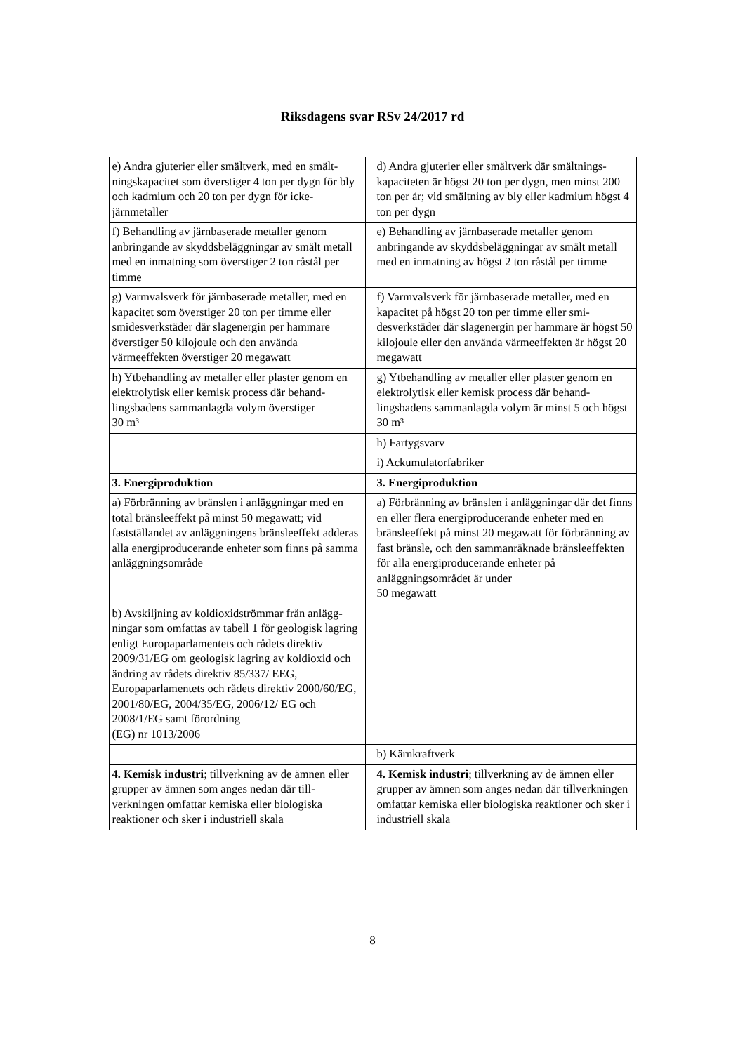Riksdagens svar RSv 24/2017 rd
| e) Andra gjuterier eller smältverk, med en smält­ningskapacitet som överstiger 4 ton per dygn för bly och kadmium och 20 ton per dygn för icke­järnmetaller | | d) Andra gjuterier eller smältverk där smältnings­kapaciteten är högst 20 ton per dygn, men minst 200 ton per år; vid smältning av bly eller kad­mium högst 4 ton per dygn |
| f) Behandling av järnbaserade metaller genom anbringande av skyddsbeläggningar av smält metall med en inmatning som överstiger 2 ton råstål per timme | | e) Behandling av järnbaserade metaller genom anbringande av skyddsbeläggningar av smält metall med en inmatning av högst 2 ton råstål per timme |
| g) Varmvalsverk för järnbaserade metaller, med en kapacitet som överstiger 20 ton per timme eller smidesverkstäder där slagenergin per ham­mare överstiger 50 kilojoule och den använda värmeeffekten överstiger 20 megawatt | | f) Varmvalsverk för järnbaserade metaller, med en kapacitet på högst 20 ton per timme eller smi­desverkstäder där slagenergin per hammare är högst 50 kilojoule eller den använda värmeeffek­ten är högst 20 megawatt |
| h) Ytbehandling av metaller eller plaster genom en elektrolytisk eller kemisk process där behand­lingsbadens sammanlagda volym överstiger 30 m³ | | g) Ytbehandling av metaller eller plaster genom en elektrolytisk eller kemisk process där behand­lingsbadens sammanlagda volym är minst 5 och högst 30 m³ |
| | | h) Fartygsvarv |
| | | i) Ackumulatorfabriker |
| 3. Energiproduktion | | 3. Energiproduktion |
| a) Förbränning av bränslen i anläggningar med en total bränsleeffekt på minst 50 megawatt; vid fastställandet av anläggningens bränsleeffekt adderas alla energiproducerande enheter som finns på samma anläggningsområde | | a) Förbränning av bränslen i anläggningar där det finns en eller flera energiproducerande enheter med en bränsleeffekt på minst 20 megawatt för förbränning av fast bränsle, och den sammanräk­nade bränsleeffekten för alla energiproducerande enheter på anläggningsområdet är under 50 megawatt |
| b) Avskiljning av koldioxidströmmar från anlägg­ningar som omfattas av tabell 1 för geologisk lag­ring enligt Europaparlamentets och rådets direktiv 2009/31/EG om geologisk lagring av koldioxid och ändring av rådets direktiv 85/337/ EEG, Europaparlamentets och rådets direktiv 2000/60/EG, 2001/80/EG, 2004/35/EG, 2006/12/ EG och 2008/1/EG samt förordning (EG) nr 1013/2006 | | |
| | | b) Kärnkraftverk |
| 4. Kemisk industri ; tillverkning av de ämnen eller grupper av ämnen som anges nedan där till­verkningen omfattar kemiska eller biologiska reaktioner och sker i industriell skala | | 4. Kemisk industri ; tillverkning av de ämnen eller grupper av ämnen som anges nedan där till­verkningen omfattar kemiska eller biologiska reaktioner och sker i industriell skala |
8